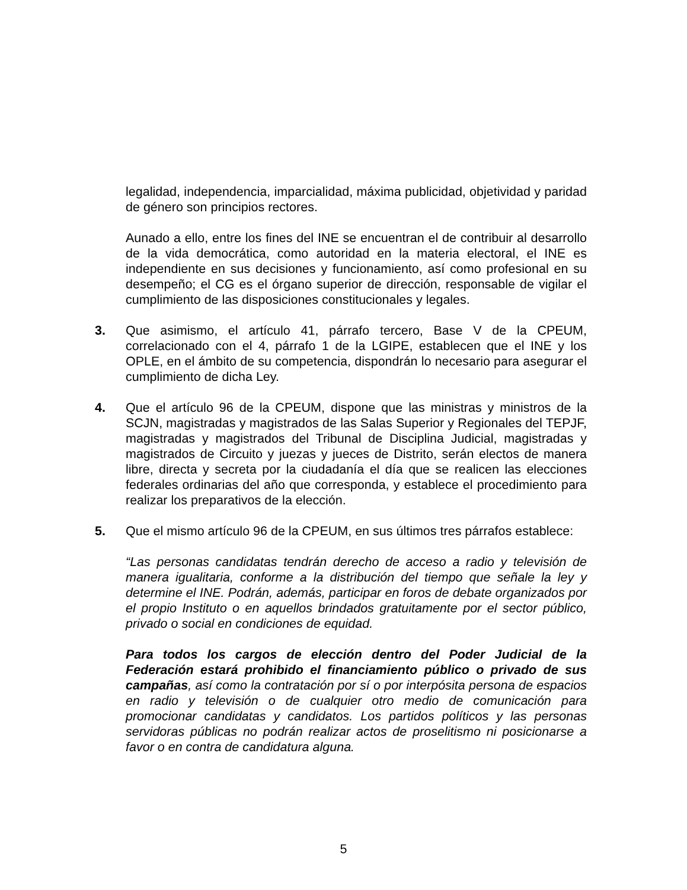legalidad, independencia, imparcialidad, máxima publicidad, objetividad y paridad de género son principios rectores.
Aunado a ello, entre los fines del INE se encuentran el de contribuir al desarrollo de la vida democrática, como autoridad en la materia electoral, el INE es independiente en sus decisiones y funcionamiento, así como profesional en su desempeño; el CG es el órgano superior de dirección, responsable de vigilar el cumplimiento de las disposiciones constitucionales y legales.
3. Que asimismo, el artículo 41, párrafo tercero, Base V de la CPEUM, correlacionado con el 4, párrafo 1 de la LGIPE, establecen que el INE y los OPLE, en el ámbito de su competencia, dispondrán lo necesario para asegurar el cumplimiento de dicha Ley.
4. Que el artículo 96 de la CPEUM, dispone que las ministras y ministros de la SCJN, magistradas y magistrados de las Salas Superior y Regionales del TEPJF, magistradas y magistrados del Tribunal de Disciplina Judicial, magistradas y magistrados de Circuito y juezas y jueces de Distrito, serán electos de manera libre, directa y secreta por la ciudadanía el día que se realicen las elecciones federales ordinarias del año que corresponda, y establece el procedimiento para realizar los preparativos de la elección.
5. Que el mismo artículo 96 de la CPEUM, en sus últimos tres párrafos establece:
“Las personas candidatas tendrán derecho de acceso a radio y televisión de manera igualitaria, conforme a la distribución del tiempo que señale la ley y determine el INE. Podrán, además, participar en foros de debate organizados por el propio Instituto o en aquellos brindados gratuitamente por el sector público, privado o social en condiciones de equidad.
Para todos los cargos de elección dentro del Poder Judicial de la Federación estará prohibido el financiamiento público o privado de sus campañas, así como la contratación por sí o por interpósita persona de espacios en radio y televisión o de cualquier otro medio de comunicación para promocionar candidatas y candidatos. Los partidos políticos y las personas servidoras públicas no podrán realizar actos de proselitismo ni posicionarse a favor o en contra de candidatura alguna.
5